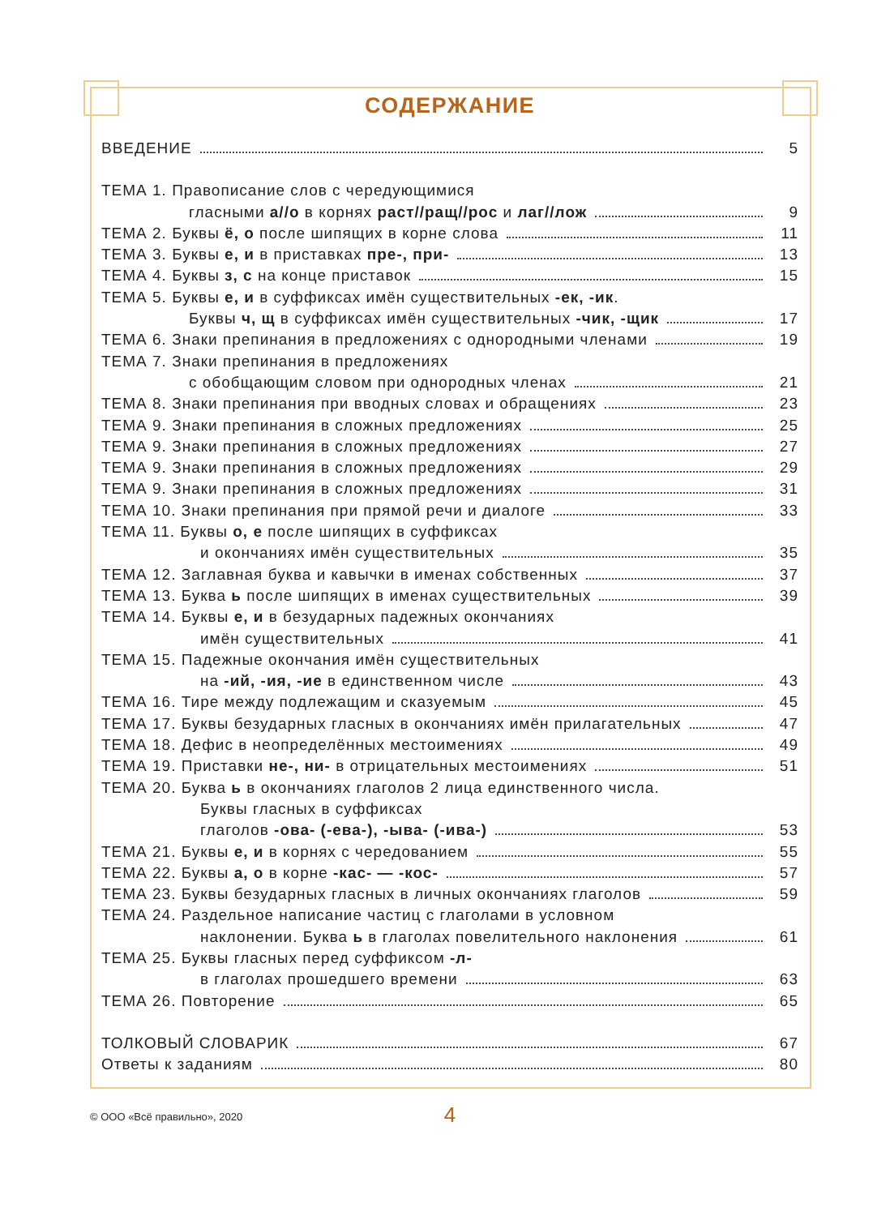СОДЕРЖАНИЕ
ВВЕДЕНИЕ 5
ТЕМА 1. Правописание слов с чередующимися
гласными а//о в корнях раст//ращ//рос и лаг//лож 9
ТЕМА 2. Буквы ё, о после шипящих в корне слова 11
ТЕМА 3. Буквы е, и в приставках пре-, при- 13
ТЕМА 4. Буквы з, с на конце приставок 15
ТЕМА 5. Буквы е, и в суффиксах имён существительных -ек, -ик.
Буквы ч, щ в суффиксах имён существительных -чик, -щик 17
ТЕМА 6. Знаки препинания в предложениях с однородными членами 19
ТЕМА 7. Знаки препинания в предложениях
с обобщающим словом при однородных членах 21
ТЕМА 8. Знаки препинания при вводных словах и обращениях 23
ТЕМА 9. Знаки препинания в сложных предложениях 25
ТЕМА 9. Знаки препинания в сложных предложениях 27
ТЕМА 9. Знаки препинания в сложных предложениях 29
ТЕМА 9. Знаки препинания в сложных предложениях 31
ТЕМА 10. Знаки препинания при прямой речи и диалоге 33
ТЕМА 11. Буквы о, е после шипящих в суффиксах
и окончаниях имён существительных 35
ТЕМА 12. Заглавная буква и кавычки в именах собственных 37
ТЕМА 13. Буква ь после шипящих в именах существительных 39
ТЕМА 14. Буквы е, и в безударных падежных окончаниях
имён существительных 41
ТЕМА 15. Падежные окончания имён существительных
на -ий, -ия, -ие в единственном числе 43
ТЕМА 16. Тире между подлежащим и сказуемым 45
ТЕМА 17. Буквы безударных гласных в окончаниях имён прилагательных 47
ТЕМА 18. Дефис в неопределённых местоимениях 49
ТЕМА 19. Приставки не-, ни- в отрицательных местоимениях 51
ТЕМА 20. Буква ь в окончаниях глаголов 2 лица единственного числа.
Буквы гласных в суффиксах
глаголов -ова- (-ева-), -ыва- (-ива-) 53
ТЕМА 21. Буквы е, и в корнях с чередованием 55
ТЕМА 22. Буквы а, о в корне -кас- — -кос- 57
ТЕМА 23. Буквы безударных гласных в личных окончаниях глаголов 59
ТЕМА 24. Раздельное написание частиц с глаголами в условном
наклонении. Буква ь в глаголах повелительного наклонения 61
ТЕМА 25. Буквы гласных перед суффиксом -л-
в глаголах прошедшего времени 63
ТЕМА 26. Повторение 65
ТОЛКОВЫЙ СЛОВАРИК 67
Ответы к заданиям 80
© ООО «Всё правильно», 2020
4